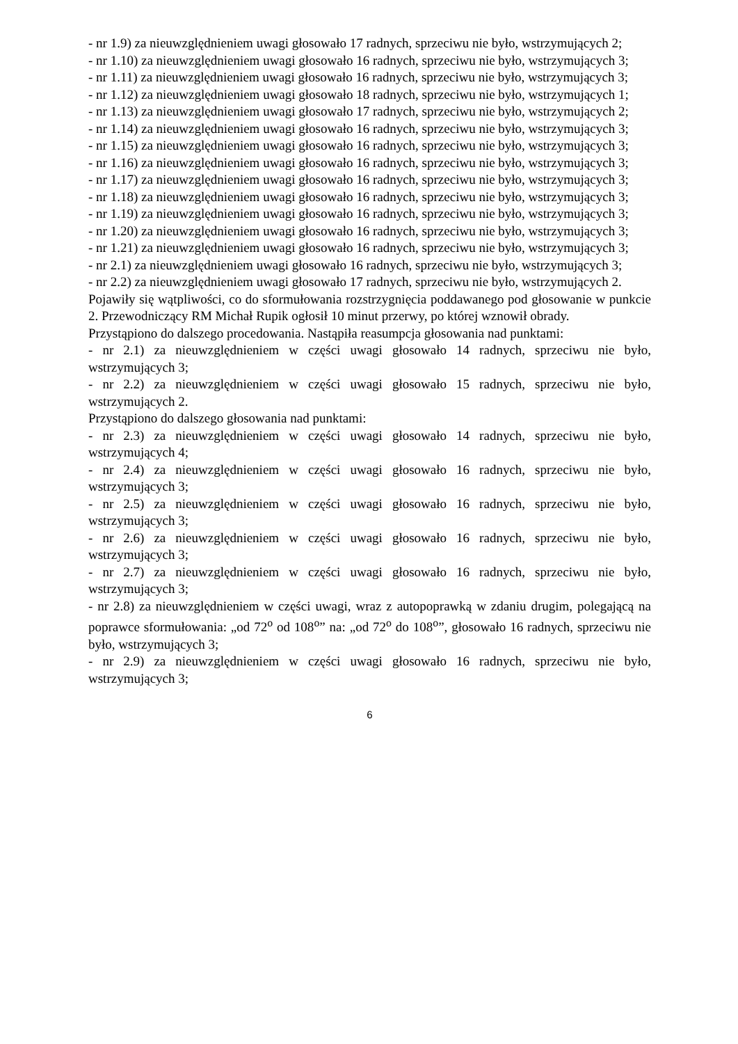- nr 1.9) za nieuwzględnieniem uwagi głosowało 17 radnych, sprzeciwu nie było, wstrzymujących 2;
- nr 1.10) za nieuwzględnieniem uwagi głosowało 16 radnych, sprzeciwu nie było, wstrzymujących 3;
- nr 1.11) za nieuwzględnieniem uwagi głosowało 16 radnych, sprzeciwu nie było, wstrzymujących 3;
- nr 1.12) za nieuwzględnieniem uwagi głosowało 18 radnych, sprzeciwu nie było, wstrzymujących 1;
- nr 1.13) za nieuwzględnieniem uwagi głosowało 17 radnych, sprzeciwu nie było, wstrzymujących 2;
- nr 1.14) za nieuwzględnieniem uwagi głosowało 16 radnych, sprzeciwu nie było, wstrzymujących 3;
- nr 1.15) za nieuwzględnieniem uwagi głosowało 16 radnych, sprzeciwu nie było, wstrzymujących 3;
- nr 1.16) za nieuwzględnieniem uwagi głosowało 16 radnych, sprzeciwu nie było, wstrzymujących 3;
- nr 1.17) za nieuwzględnieniem uwagi głosowało 16 radnych, sprzeciwu nie było, wstrzymujących 3;
- nr 1.18) za nieuwzględnieniem uwagi głosowało 16 radnych, sprzeciwu nie było, wstrzymujących 3;
- nr 1.19) za nieuwzględnieniem uwagi głosowało 16 radnych, sprzeciwu nie było, wstrzymujących 3;
- nr 1.20) za nieuwzględnieniem uwagi głosowało 16 radnych, sprzeciwu nie było, wstrzymujących 3;
- nr 1.21) za nieuwzględnieniem uwagi głosowało 16 radnych, sprzeciwu nie było, wstrzymujących 3;
- nr 2.1) za nieuwzględnieniem uwagi głosowało 16 radnych, sprzeciwu nie było, wstrzymujących 3;
- nr 2.2) za nieuwzględnieniem uwagi głosowało 17 radnych, sprzeciwu nie było, wstrzymujących 2.
Pojawiły się wątpliwości, co do sformułowania rozstrzygnięcia poddawanego pod głosowanie w punkcie 2. Przewodniczący RM Michał Rupik ogłosił 10 minut przerwy, po której wznowił obrady.
Przystąpiono do dalszego procedowania. Nastąpiła reasumpcja głosowania nad punktami:
- nr 2.1) za nieuwzględnieniem w części uwagi głosowało 14 radnych, sprzeciwu nie było, wstrzymujących 3;
- nr 2.2) za nieuwzględnieniem w części uwagi głosowało 15 radnych, sprzeciwu nie było, wstrzymujących 2.
Przystąpiono do dalszego głosowania nad punktami:
- nr 2.3) za nieuwzględnieniem w części uwagi głosowało 14 radnych, sprzeciwu nie było, wstrzymujących 4;
- nr 2.4) za nieuwzględnieniem w części uwagi głosowało 16 radnych, sprzeciwu nie było, wstrzymujących 3;
- nr 2.5) za nieuwzględnieniem w części uwagi głosowało 16 radnych, sprzeciwu nie było, wstrzymujących 3;
- nr 2.6) za nieuwzględnieniem w części uwagi głosowało 16 radnych, sprzeciwu nie było, wstrzymujących 3;
- nr 2.7) za nieuwzględnieniem w części uwagi głosowało 16 radnych, sprzeciwu nie było, wstrzymujących 3;
- nr 2.8) za nieuwzględnieniem w części uwagi, wraz z autopoprawką w zdaniu drugim, polegającą na poprawce sformułowania: „od 72<sup>o</sup> od 108<sup>o</sup>” na: „od 72<sup>o</sup> do 108<sup>o</sup>”, głosowało 16 radnych, sprzeciwu nie było, wstrzymujących 3;
- nr 2.9) za nieuwzględnieniem w części uwagi głosowało 16 radnych, sprzeciwu nie było, wstrzymujących 3;
6